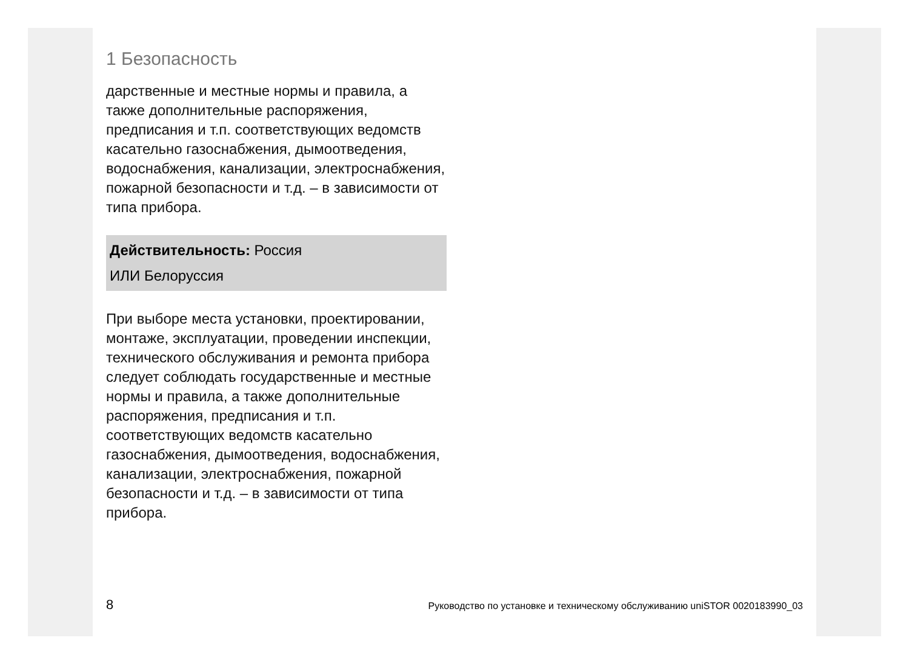1 Безопасность
дарственные и местные нормы и правила, а также дополнительные распоряжения, предписания и т.п. соответствующих ведомств касательно газоснабжения, дымоотведения, водоснабжения, канализации, электроснабжения, пожарной безопасности и т.д. – в зависимости от типа прибора.
Действительность: Россия
ИЛИ Белоруссия
При выборе места установки, проектировании, монтаже, эксплуатации, проведении инспекции, технического обслуживания и ремонта прибора следует соблюдать государственные и местные нормы и правила, а также дополнительные распоряжения, предписания и т.п. соответствующих ведомств касательно газоснабжения, дымоотведения, водоснабжения, канализации, электроснабжения, пожарной безопасности и т.д. – в зависимости от типа прибора.
8 Руководство по установке и техническому обслуживанию uniSTOR 0020183990_03